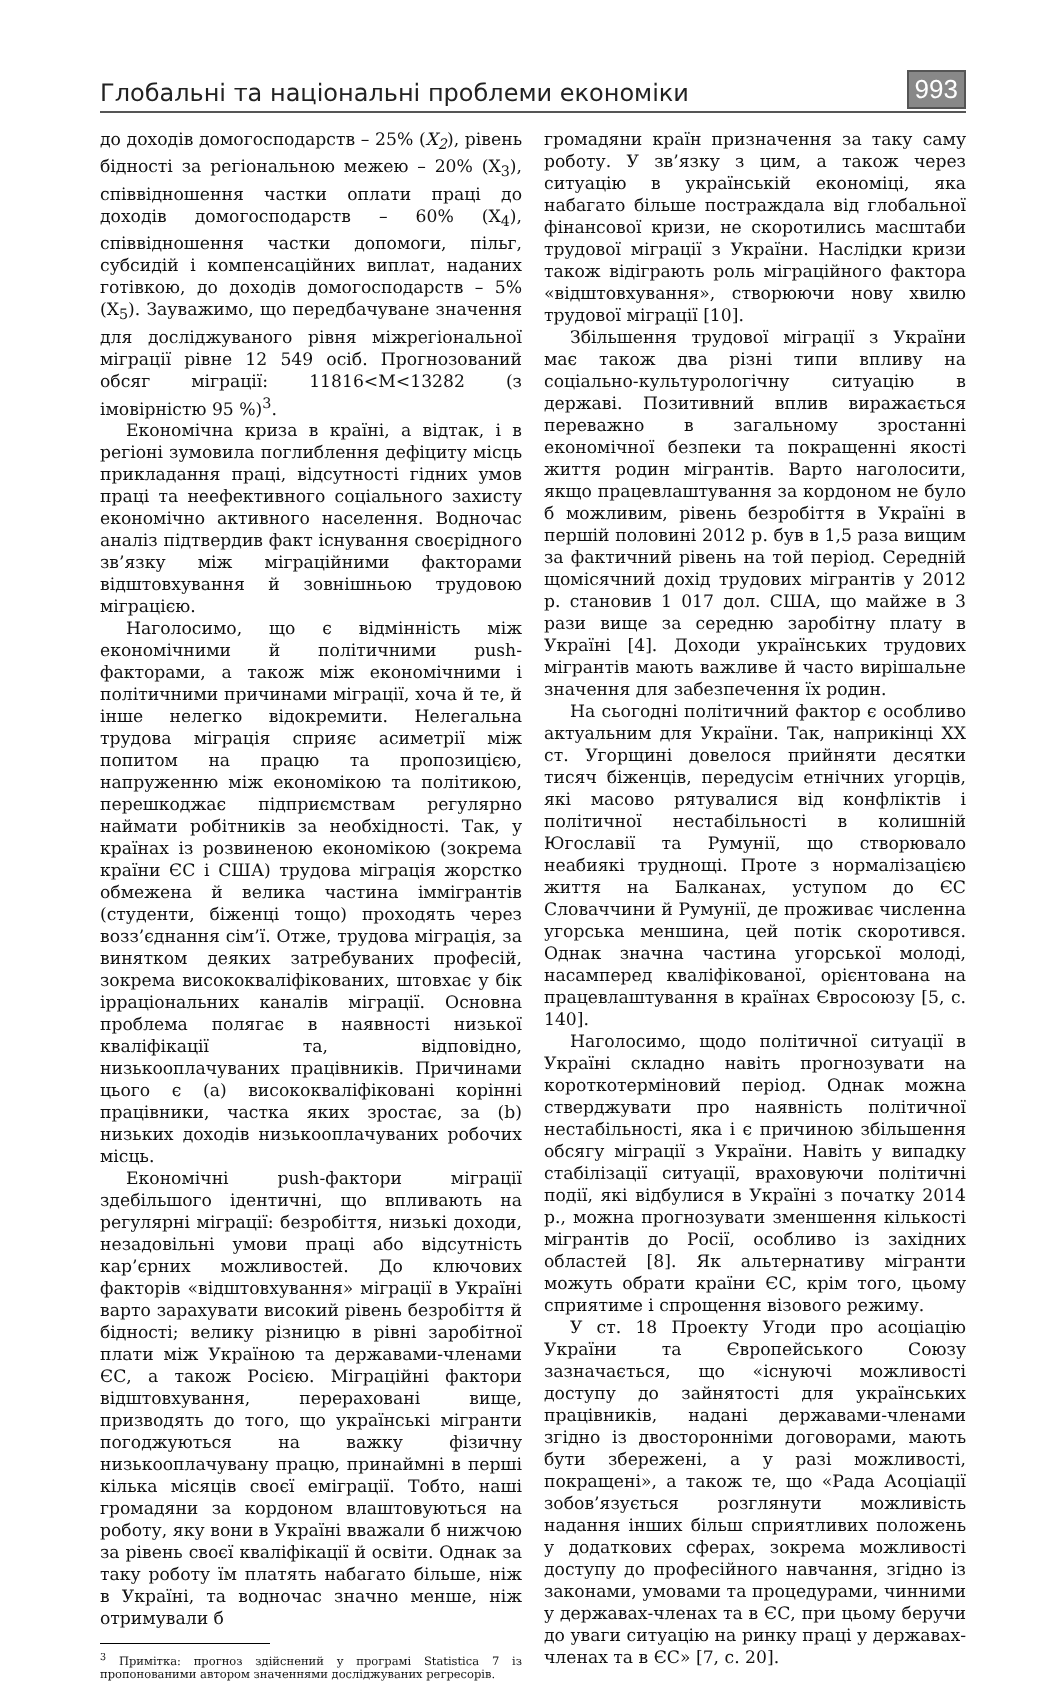Глобальні та національні проблеми економіки
993
до доходів домогосподарств – 25% (X<sub>2</sub>), рівень бідності за регіональною межею – 20% (X<sub>3</sub>), співвідношення частки оплати праці до доходів домогосподарств – 60% (X<sub>4</sub>), співвідношення частки допомоги, пільг, субсидій і компенсаційних виплат, наданих готівкою, до доходів домогосподарств – 5% (X<sub>5</sub>). Зауважимо, що передбачуване значення для досліджуваного рівня міжрегіональної міграції рівне 12 549 осіб. Прогнозований обсяг міграції: 11816<M<13282 (з імовірністю 95 %)<sup>3</sup>.
Економічна криза в країні, а відтак, і в регіоні зумовила поглиблення дефіциту місць прикладання праці, відсутності гідних умов праці та неефективного соціального захисту економічно активного населення. Водночас аналіз підтвердив факт існування своєрідного зв’язку між міграційними факторами відштовхування й зовнішньою трудовою міграцією.
Наголосимо, що є відмінність між економічними й політичними push-факторами, а також між економічними і політичними причинами міграції, хоча й те, й інше нелегко відокремити. Нелегальна трудова міграція сприяє асиметрії між попитом на працю та пропозицією, напруженню між економікою та політикою, перешкоджає підприємствам регулярно наймати робітників за необхідності. Так, у країнах із розвиненою економікою (зокрема країни ЄС і США) трудова міграція жорстко обмежена й велика частина іммігрантів (студенти, біженці тощо) проходять через возз’єднання сім’ї. Отже, трудова міграція, за винятком деяких затребуваних професій, зокрема висококваліфікованих, штовхає у бік ірраціональних каналів міграції. Основна проблема полягає в наявності низької кваліфікації та, відповідно, низькооплачуваних працівників. Причинами цього є (a) висококваліфіковані корінні працівники, частка яких зростає, за (b) низьких доходів низькооплачуваних робочих місць.
Економічні push-фактори міграції здебільшого ідентичні, що впливають на регулярні міграції: безробіття, низькі доходи, незадовільні умови праці або відсутність кар’єрних можливостей. До ключових факторів «відштовхування» міграції в Україні варто зарахувати високий рівень безробіття й бідності; велику різницю в рівні заробітної плати між Україною та державами-членами ЄС, а також Росією. Міграційні фактори відштовхування, перераховані вище, призводять до того, що українські мігранти погоджуються на важку фізичну низькооплачувану працю, принаймні в перші кілька місяців своєї еміграції. Тобто, наші громадяни за кордоном влаштовуються на роботу, яку вони в Україні вважали б нижчою за рівень своєї кваліфікації й освіти. Однак за таку роботу їм платять набагато більше, ніж в Україні, та водночас значно менше, ніж отримували б
<sup>3</sup> Примітка: прогноз здійснений у програмі Statistica 7 із пропонованими автором значеннями досліджуваних регресорів.
громадяни країн призначення за таку саму роботу. У зв’язку з цим, а також через ситуацію в українській економіці, яка набагато більше постраждала від глобальної фінансової кризи, не скоротились масштаби трудової міграції з України. Наслідки кризи також відіграють роль міграційного фактора «відштовхування», створюючи нову хвилю трудової міграції [10].
Збільшення трудової міграції з України має також два різні типи впливу на соціально-культурологічну ситуацію в державі. Позитивний вплив виражається переважно в загальному зростанні економічної безпеки та покращенні якості життя родин мігрантів. Варто наголосити, якщо працевлаштування за кордоном не було б можливим, рівень безробіття в Україні в першій половині 2012 р. був в 1,5 раза вищим за фактичний рівень на той період. Середній щомісячний дохід трудових мігрантів у 2012 р. становив 1 017 дол. США, що майже в 3 рази вище за середню заробітну плату в Україні [4]. Доходи українських трудових мігрантів мають важливе й часто вирішальне значення для забезпечення їх родин.
На сьогодні політичний фактор є особливо актуальним для України. Так, наприкінці XX ст. Угорщині довелося прийняти десятки тисяч біженців, передусім етнічних угорців, які масово рятувалися від конфліктів і політичної нестабільності в колишній Югославії та Румунії, що створювало неабиякі труднощі. Проте з нормалізацією життя на Балканах, уступом до ЄС Словаччини й Румунії, де проживає численна угорська меншина, цей потік скоротився. Однак значна частина угорської молоді, насамперед кваліфікованої, орієнтована на працевлаштування в країнах Євросоюзу [5, с. 140].
Наголосимо, щодо політичної ситуації в Україні складно навіть прогнозувати на короткотерміновий період. Однак можна стверджувати про наявність політичної нестабільності, яка і є причиною збільшення обсягу міграції з України. Навіть у випадку стабілізації ситуації, враховуючи політичні події, які відбулися в Україні з початку 2014 р., можна прогнозувати зменшення кількості мігрантів до Росії, особливо із західних областей [8]. Як альтернативу мігранти можуть обрати країни ЄС, крім того, цьому сприятиме і спрощення візового режиму.
У ст. 18 Проекту Угоди про асоціацію України та Європейського Союзу зазначається, що «існуючі можливості доступу до зайнятості для українських працівників, надані державами-членами згідно із двосторонніми договорами, мають бути збережені, а у разі можливості, покращені», а також те, що «Рада Асоціації зобов’язується розглянути можливість надання інших більш сприятливих положень у додаткових сферах, зокрема можливості доступу до професійного навчання, згідно із законами, умовами та процедурами, чинними у державах-членах та в ЄС, при цьому беручи до уваги ситуацію на ринку праці у державах-членах та в ЄС» [7, с. 20].